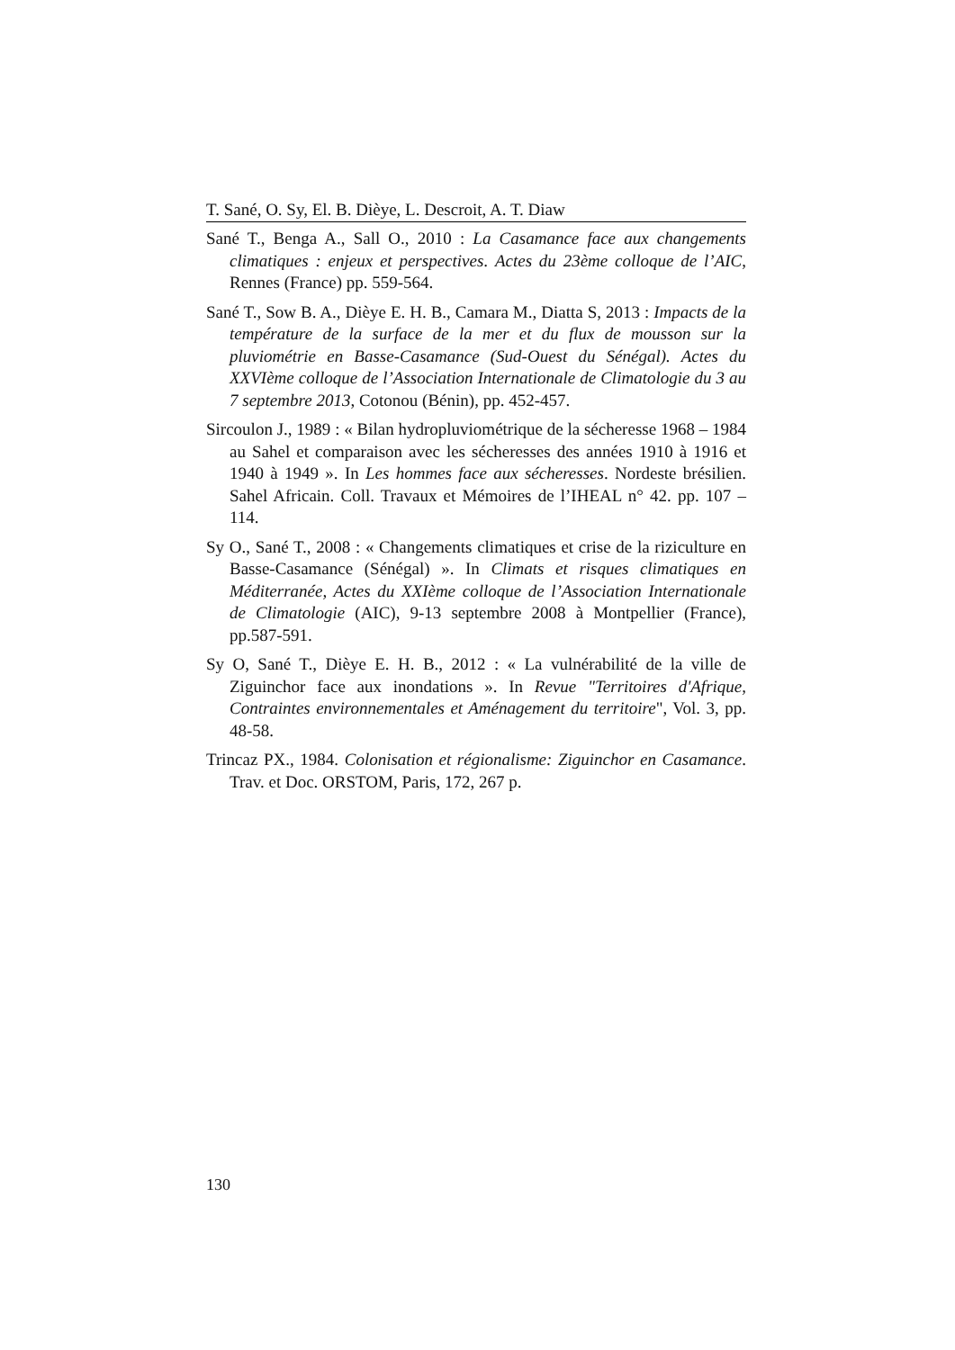T. Sané, O. Sy, El. B. Dièye, L. Descroit, A. T. Diaw
Sané T., Benga A., Sall O., 2010 : La Casamance face aux changements climatiques : enjeux et perspectives. Actes du 23ème colloque de l’AIC, Rennes (France) pp. 559-564.
Sané T., Sow B. A., Dièye E. H. B., Camara M., Diatta S, 2013 : Impacts de la température de la surface de la mer et du flux de mousson sur la pluviométrie en Basse-Casamance (Sud-Ouest du Sénégal). Actes du XXVIème colloque de l’Association Internationale de Climatologie du 3 au 7 septembre 2013, Cotonou (Bénin), pp. 452-457.
Sircoulon J., 1989 : « Bilan hydropluviométrique de la sécheresse 1968 – 1984 au Sahel et comparaison avec les sécheresses des années 1910 à 1916 et 1940 à 1949 ». In Les hommes face aux sécheresses. Nordeste brésilien. Sahel Africain. Coll. Travaux et Mémoires de l’IHEAL n° 42. pp. 107 – 114.
Sy O., Sané T., 2008 : « Changements climatiques et crise de la riziculture en Basse-Casamance (Sénégal) ». In Climats et risques climatiques en Méditerranée, Actes du XXIème colloque de l’Association Internationale de Climatologie (AIC), 9-13 septembre 2008 à Montpellier (France), pp.587-591.
Sy O, Sané T., Dièye E. H. B., 2012 : « La vulnérabilité de la ville de Ziguinchor face aux inondations ». In Revue "Territoires d'Afrique, Contraintes environnementales et Aménagement du territoire", Vol. 3, pp. 48-58.
Trincaz PX., 1984. Colonisation et régionalisme: Ziguinchor en Casamance. Trav. et Doc. ORSTOM, Paris, 172, 267 p.
130